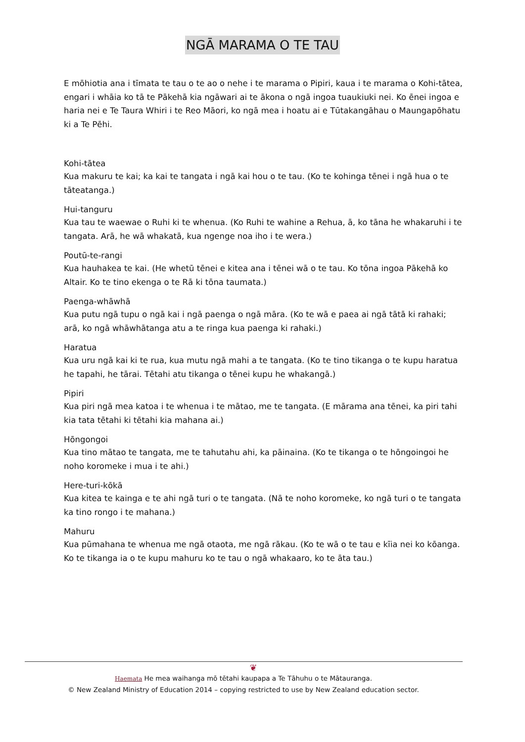NGĀ MARAMA O TE TAU
E mōhiotia ana i tīmata te tau o te ao o nehe i te marama o Pipiri, kaua i te marama o Kohi-tātea, engari i whāia ko tā te Pākehā kia ngāwari ai te ākona o ngā ingoa tuaukiuki nei. Ko ēnei ingoa e haria nei e Te Taura Whiri i te Reo Māori, ko ngā mea i hoatu ai e Tūtakangāhau o Maungapōhatu ki a Te Pēhi.
Kohi-tātea
Kua makuru te kai; ka kai te tangata i ngā kai hou o te tau. (Ko te kohinga tēnei i ngā hua o te tāteatanga.)
Hui-tanguru
Kua tau te waewae o Ruhi ki te whenua. (Ko Ruhi te wahine a Rehua, ā, ko tāna he whakaruhi i te tangata. Arā, he wā whakatā, kua ngenge noa iho i te wera.)
Poutū-te-rangi
Kua hauhakea te kai. (He whetū tēnei e kitea ana i tēnei wā o te tau. Ko tōna ingoa Pākehā ko Altair. Ko te tino ekenga o te Rā ki tōna taumata.)
Paenga-whāwhā
Kua putu ngā tupu o ngā kai i ngā paenga o ngā māra. (Ko te wā e paea ai ngā tātā ki rahaki; arā, ko ngā whāwhātanga atu a te ringa kua paenga ki rahaki.)
Haratua
Kua uru ngā kai ki te rua, kua mutu ngā mahi a te tangata. (Ko te tino tikanga o te kupu haratua he tapahi, he tārai. Tētahi atu tikanga o tēnei kupu he whakangā.)
Pipiri
Kua piri ngā mea katoa i te whenua i te mātao, me te tangata. (E mārama ana tēnei, ka piri tahi kia tata tētahi ki tētahi kia mahana ai.)
Hōngongoi
Kua tino mātao te tangata, me te tahutahu ahi, ka pāinaina. (Ko te tikanga o te hōngoingoi he noho koromeke i mua i te ahi.)
Here-turi-kōkā
Kua kitea te kainga e te ahi ngā turi o te tangata. (Nā te noho koromeke, ko ngā turi o te tangata ka tino rongo i te mahana.)
Mahuru
Kua pūmahana te whenua me ngā otaota, me ngā rākau. (Ko te wā o te tau e kīia nei ko kōanga. Ko te tikanga ia o te kupu mahuru ko te tau o ngā whakaaro, ko te āta tau.)
❦
Haemata He mea waihanga mō tētahi kaupapa a Te Tāhuhu o te Mātauranga.
© New Zealand Ministry of Education 2014 – copying restricted to use by New Zealand education sector.